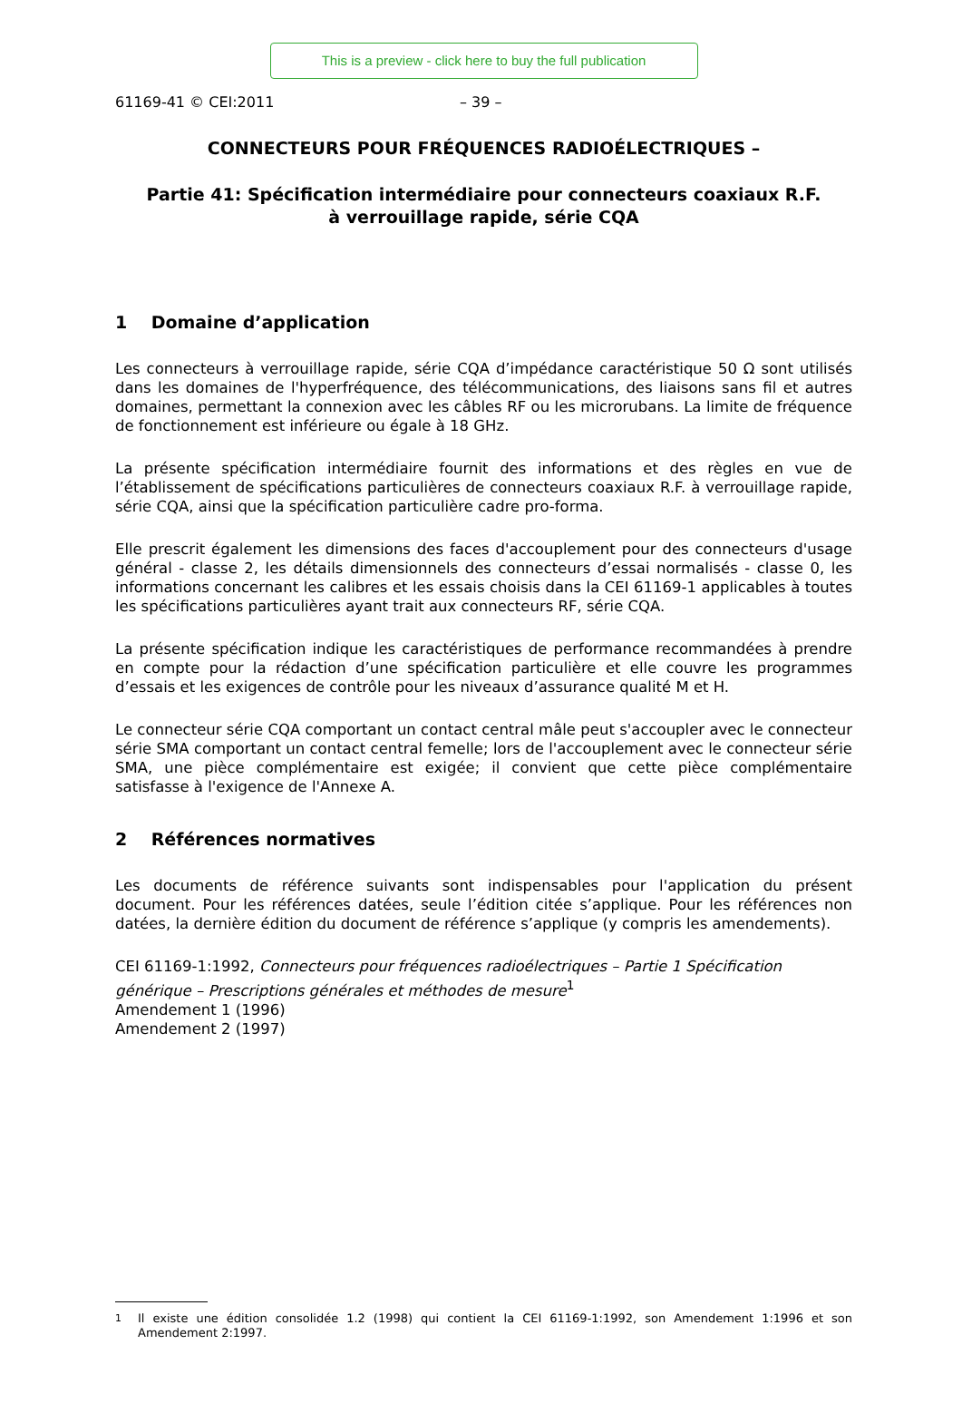This is a preview - click here to buy the full publication
61169-41 © CEI:2011 – 39 –
CONNECTEURS POUR FRÉQUENCES RADIOÉLECTRIQUES –
Partie 41: Spécification intermédiaire pour connecteurs coaxiaux R.F.
à verrouillage rapide, série CQA
1 Domaine d’application
Les connecteurs à verrouillage rapide, série CQA d’impédance caractéristique 50 Ω sont utilisés dans les domaines de l'hyperfréquence, des télécommunications, des liaisons sans fil et autres domaines, permettant la connexion avec les câbles RF ou les microrubans. La limite de fréquence de fonctionnement est inférieure ou égale à 18 GHz.
La présente spécification intermédiaire fournit des informations et des règles en vue de l’établissement de spécifications particulières de connecteurs coaxiaux R.F. à verrouillage rapide, série CQA, ainsi que la spécification particulière cadre pro-forma.
Elle prescrit également les dimensions des faces d'accouplement pour des connecteurs d'usage général - classe 2, les détails dimensionnels des connecteurs d’essai normalisés - classe 0, les informations concernant les calibres et les essais choisis dans la CEI 61169-1 applicables à toutes les spécifications particulières ayant trait aux connecteurs RF, série CQA.
La présente spécification indique les caractéristiques de performance recommandées à prendre en compte pour la rédaction d’une spécification particulière et elle couvre les programmes d’essais et les exigences de contrôle pour les niveaux d’assurance qualité M et H.
Le connecteur série CQA comportant un contact central mâle peut s'accoupler avec le connecteur série SMA comportant un contact central femelle; lors de l'accouplement avec le connecteur série SMA, une pièce complémentaire est exigée; il convient que cette pièce complémentaire satisfasse à l'exigence de l'Annexe A.
2 Références normatives
Les documents de référence suivants sont indispensables pour l'application du présent document. Pour les références datées, seule l’édition citée s’applique. Pour les références non datées, la dernière édition du document de référence s’applique (y compris les amendements).
CEI 61169-1:1992, Connecteurs pour fréquences radioélectriques – Partie 1 Spécification générique – Prescriptions générales et méthodes de mesure<sup>1</sup>
Amendement 1 (1996)
Amendement 2 (1997)
<sup>1</sup> Il existe une édition consolidée 1.2 (1998) qui contient la CEI 61169-1:1992, son Amendement 1:1996 et son Amendement 2:1997.